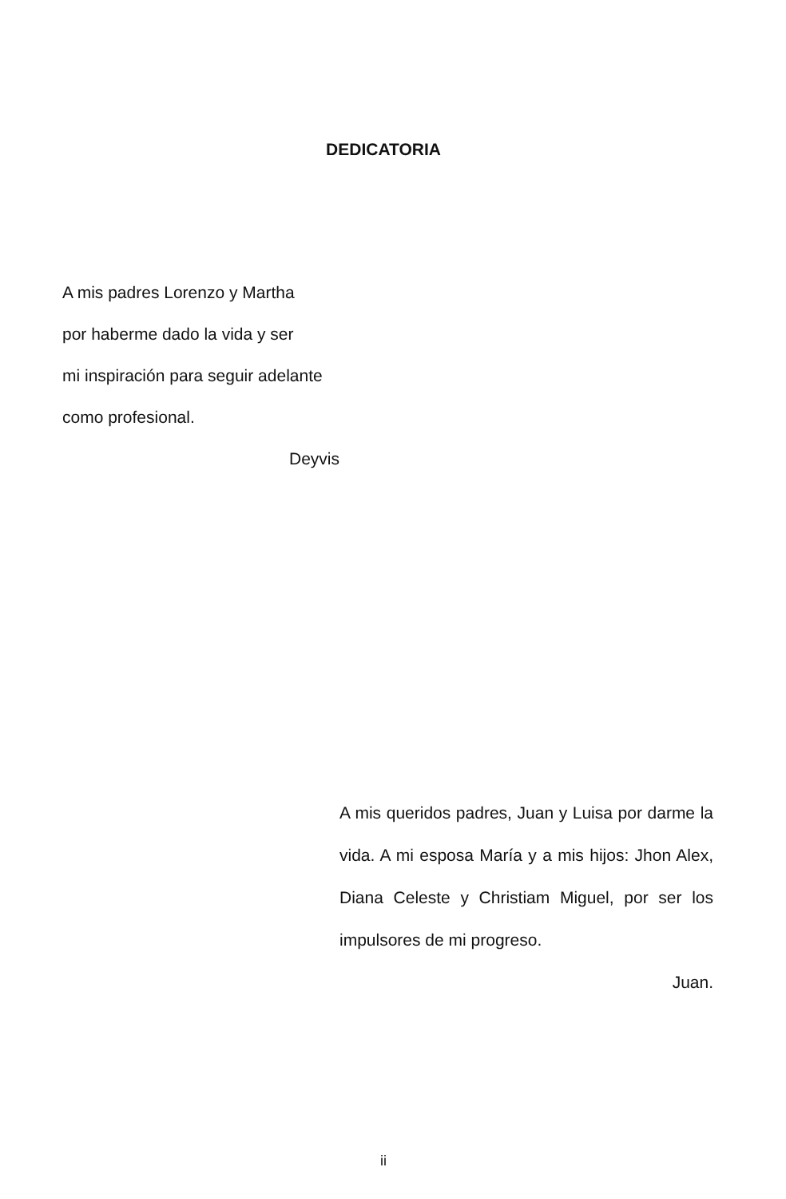DEDICATORIA
A mis padres Lorenzo y Martha
por haberme dado la vida y ser
mi inspiración para seguir adelante
como profesional.
Deyvis
A mis queridos padres, Juan y Luisa por darme la vida. A mi esposa María y a mis hijos: Jhon Alex, Diana Celeste y Christiam Miguel, por ser los impulsores de mi progreso.
Juan.
ii